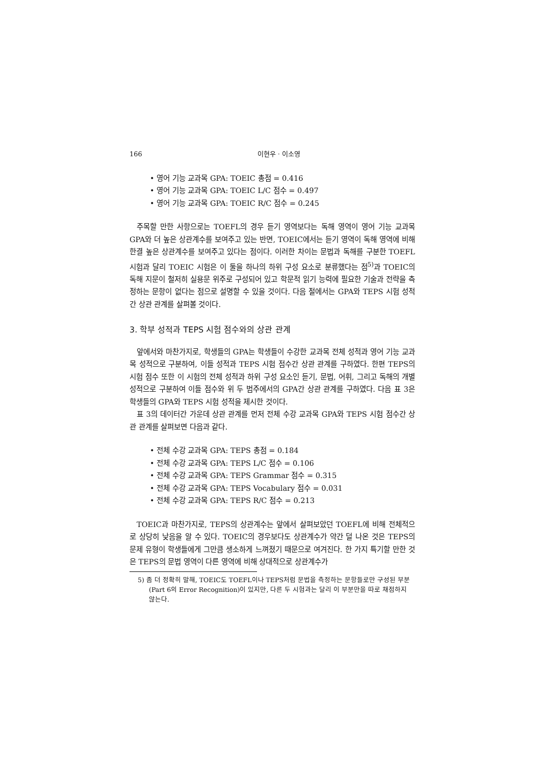166 이현우 · 이소영
• 영어 기능 교과목 GPA: TOEIC 총점 = 0.416
• 영어 기능 교과목 GPA: TOEIC L/C 점수 = 0.497
• 영어 기능 교과목 GPA: TOEIC R/C 점수 = 0.245
주목할 만한 사항으로는 TOEFL의 경우 듣기 영역보다는 독해 영역이 영어 기능 교과목 GPA와 더 높은 상관계수를 보여주고 있는 반면, TOEIC에서는 듣기 영역이 독해 영역에 비해 한결 높은 상관계수를 보여주고 있다는 점이다. 이러한 차이는 문법과 독해를 구분한 TOEFL 시험과 달리 TOEIC 시험은 이 둘을 하나의 하위 구성 요소로 분류했다는 점<sup>5)</sup>과 TOEIC의 독해 지문이 철저히 실용문 위주로 구성되어 있고 학문적 읽기 능력에 필요한 기술과 전략을 측정하는 문항이 없다는 점으로 설명할 수 있을 것이다. 다음 절에서는 GPA와 TEPS 시험 성적간 상관 관계를 살펴볼 것이다.
3. 학부 성적과 TEPS 시험 점수와의 상관 관계
앞에서와 마찬가지로, 학생들의 GPA는 학생들이 수강한 교과목 전체 성적과 영어 기능 교과목 성적으로 구분하여, 이들 성적과 TEPS 시험 점수간 상관 관계를 구하였다. 한편 TEPS의 시험 점수 또한 이 시험의 전체 성적과 하위 구성 요소인 듣기, 문법, 어휘, 그리고 독해의 개별 성적으로 구분하여 이들 점수와 위 두 범주에서의 GPA간 상관 관계를 구하였다. 다음 표 3은 학생들의 GPA와 TEPS 시험 성적을 제시한 것이다.
표 3의 데이터간 가운데 상관 관계를 먼저 전체 수강 교과목 GPA와 TEPS 시험 점수간 상관 관계를 살펴보면 다음과 같다.
• 전체 수강 교과목 GPA: TEPS 총점 = 0.184
• 전체 수강 교과목 GPA: TEPS L/C 점수 = 0.106
• 전체 수강 교과목 GPA: TEPS Grammar 점수 = 0.315
• 전체 수강 교과목 GPA: TEPS Vocabulary 점수 = 0.031
• 전체 수강 교과목 GPA: TEPS R/C 점수 = 0.213
TOEIC과 마찬가지로, TEPS의 상관계수는 앞에서 살펴보았던 TOEFL에 비해 전체적으로 상당히 낮음을 알 수 있다. TOEIC의 경우보다도 상관계수가 약간 덜 나온 것은 TEPS의 문제 유형이 학생들에게 그만큼 생소하게 느껴졌기 때문으로 여겨진다. 한 가지 특기할 만한 것은 TEPS의 문법 영역이 다른 영역에 비해 상대적으로 상관계수가
5) 좀 더 정확히 말해, TOEIC도 TOEFL이나 TEPS처럼 문법을 측정하는 문항들로만 구성된 부분(Part 6의 Error Recognition)이 있지만, 다른 두 시험과는 달리 이 부분만을 따로 채점하지 않는다.